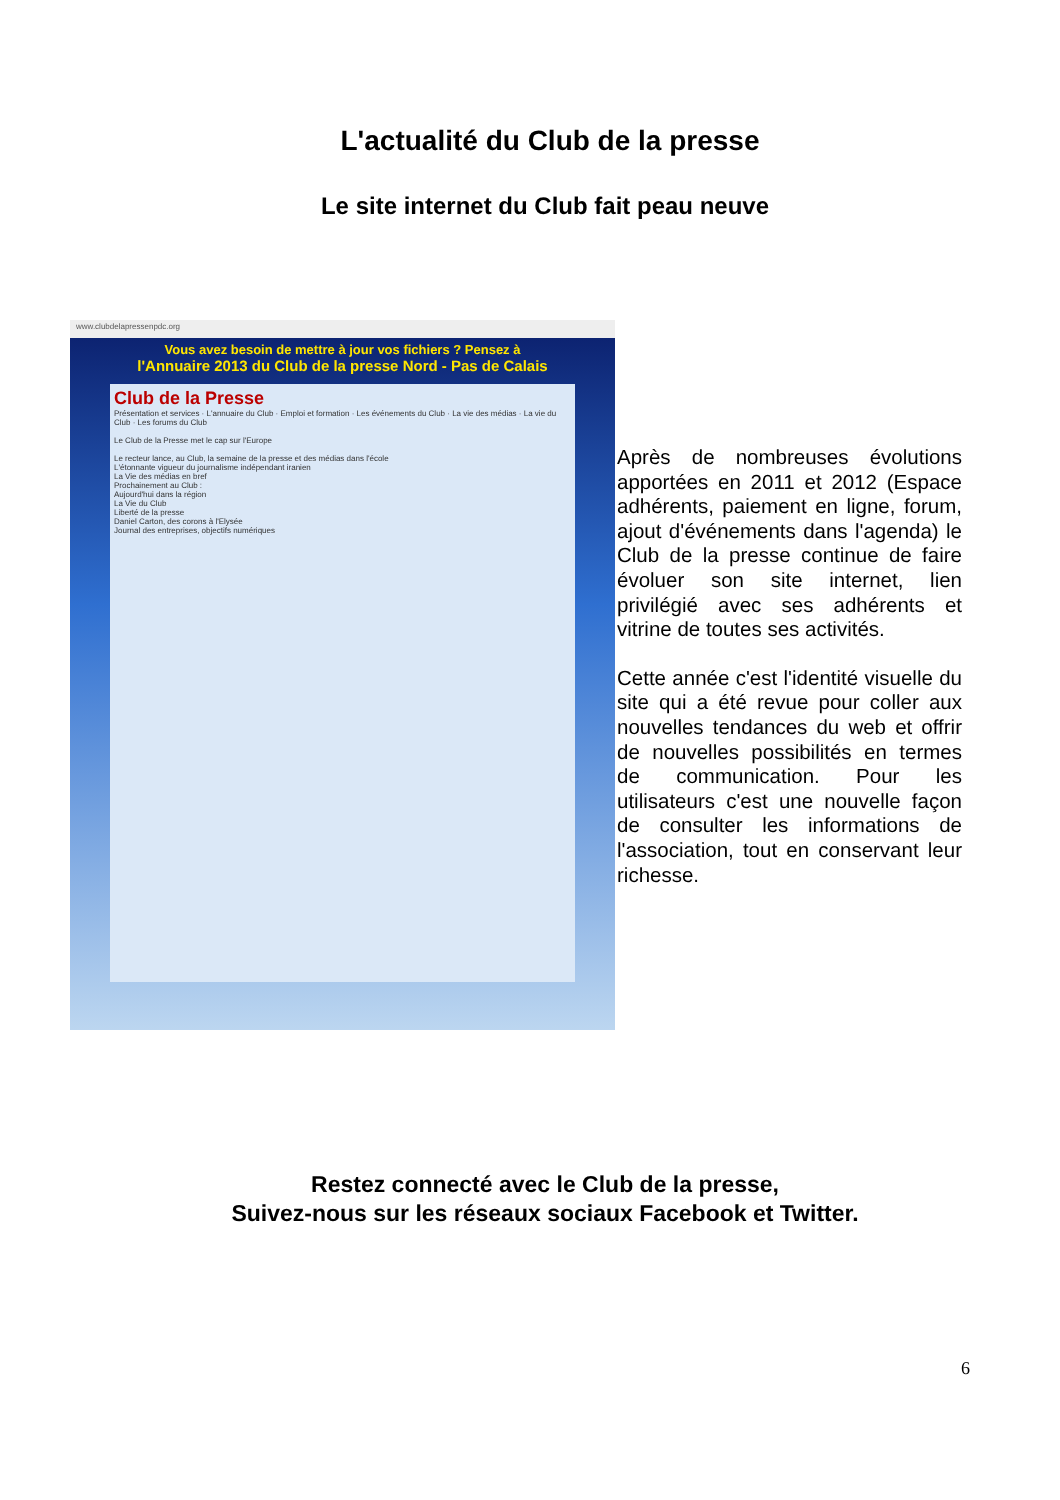L'actualité du Club de la presse
Le site internet du Club fait peau neuve
www.clubdelapressenpdc.org
Vous avez besoin de mettre à jour vos fichiers ? Pensez à
l'Annuaire 2013 du Club de la presse Nord - Pas de Calais
Club de la Presse
Présentation et services · L'annuaire du Club · Emploi et formation · Les événements du Club · La vie des médias · La vie du Club · Les forums du Club
Le Club de la Presse met le cap sur l'Europe
Le recteur lance, au Club, la semaine de la presse et des médias dans l'école
L'étonnante vigueur du journalisme indépendant iranien
La Vie des médias en bref
Prochainement au Club :
Aujourd'hui dans la région
La Vie du Club
Liberté de la presse
Daniel Carton, des corons à l'Elysée
Journal des entreprises, objectifs numériques
Après de nombreuses évolutions apportées en 2011 et 2012 (Espace adhérents, paiement en ligne, forum, ajout d'événements dans l'agenda) le Club de la presse continue de faire évoluer son site internet, lien privilégié avec ses adhérents et vitrine de toutes ses activités.
Cette année c'est l'identité visuelle du site qui a été revue pour coller aux nouvelles tendances du web et offrir de nouvelles possibilités en termes de communication. Pour les utilisateurs c'est une nouvelle façon de consulter les informations de l'association, tout en conservant leur richesse.
Restez connecté avec le Club de la presse,
Suivez-nous sur les réseaux sociaux Facebook et Twitter.
6